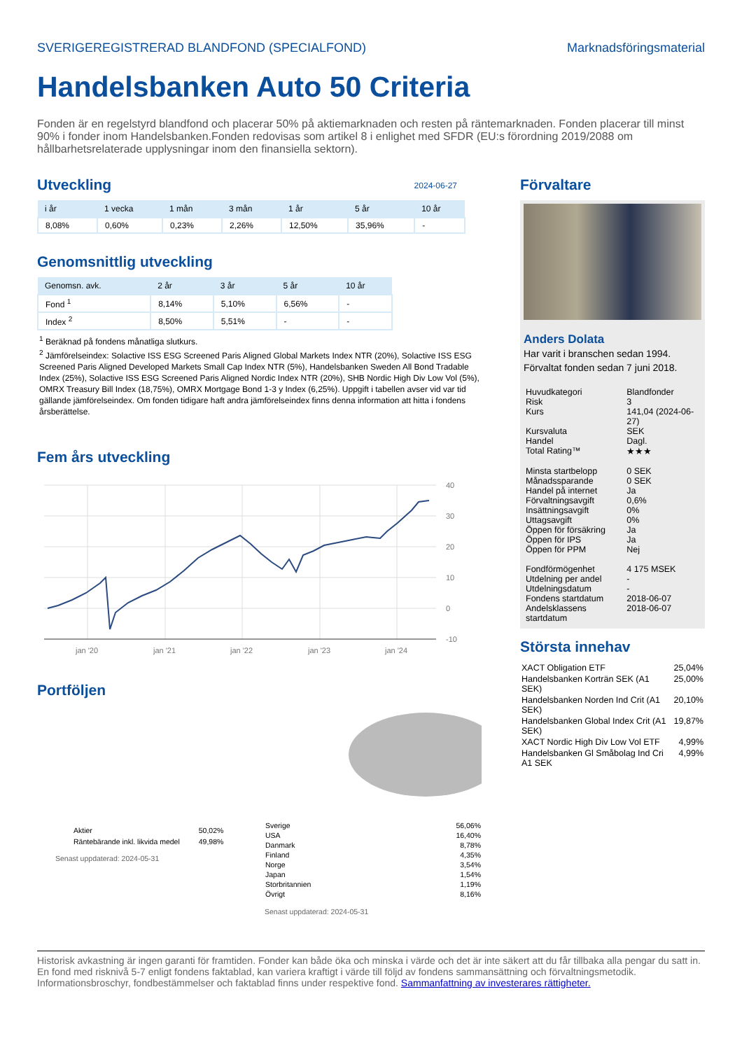SVERIGEREGISTRERAD BLANDFOND (SPECIALFOND) Marknadsföringsmaterial
Handelsbanken Auto 50 Criteria
Fonden är en regelstyrd blandfond och placerar 50% på aktiemarknaden och resten på räntemarknaden. Fonden placerar till minst 90% i fonder inom Handelsbanken.Fonden redovisas som artikel 8 i enlighet med SFDR (EU:s förordning 2019/2088 om hållbarhetsrelaterade upplysningar inom den finansiella sektorn).
Utveckling
2024-06-27
| i år | 1 vecka | 1 mån | 3 mån | 1 år | 5 år | 10 år |
| --- | --- | --- | --- | --- | --- | --- |
| 8,08% | 0,60% | 0,23% | 2,26% | 12,50% | 35,96% | - |
Genomsnittlig utveckling
| Genomsn. avk. | 2 år | 3 år | 5 år | 10 år |
| --- | --- | --- | --- | --- |
| Fond <sup>1</sup> | 8,14% | 5,10% | 6,56% | - |
| Index <sup>2</sup> | 8,50% | 5,51% | - | - |
<sup>1</sup> Beräknad på fondens månatliga slutkurs.
<sup>2</sup> Jämförelseindex: Solactive ISS ESG Screened Paris Aligned Global Markets Index NTR (20%), Solactive ISS ESG Screened Paris Aligned Developed Markets Small Cap Index NTR (5%), Handelsbanken Sweden All Bond Tradable Index (25%), Solactive ISS ESG Screened Paris Aligned Nordic Index NTR (20%), SHB Nordic High Div Low Vol (5%), OMRX Treasury Bill Index (18,75%), OMRX Mortgage Bond 1-3 y Index (6,25%). Uppgift i tabellen avser vid var tid gällande jämförelseindex. Om fonden tidigare haft andra jämförelseindex finns denna information att hitta i fondens årsberättelse.
Fem års utveckling
40
30
20
10
0
-10
jan '20
jan '21
jan '22
jan '23
jan '24
Portföljen
| Aktier | 50,02% |
| Räntebärande inkl. likvida medel | 49,98% |
Senast uppdaterad: 2024-05-31
| Sverige | 56,06% |
| USA | 16,40% |
| Danmark | 8,78% |
| Finland | 4,35% |
| Norge | 3,54% |
| Japan | 1,54% |
| Storbritannien | 1,19% |
| Övrigt | 8,16% |
Senast uppdaterad: 2024-05-31
Förvaltare
Anders Dolata
Har varit i branschen sedan 1994.
Förvaltat fonden sedan 7 juni 2018.
| Huvudkategori | Blandfonder |
| Risk | 3 |
| Kurs | 141,04 (2024-06-27) |
| Kursvaluta | SEK |
| Handel | Dagl. |
| Total Rating™ | ★★★ |
| Minsta startbelopp | 0 SEK |
| Månadssparande | 0 SEK |
| Handel på internet | Ja |
| Förvaltningsavgift | 0,6% |
| Insättningsavgift | 0% |
| Uttagsavgift | 0% |
| Öppen för försäkring | Ja |
| Öppen för IPS | Ja |
| Öppen för PPM | Nej |
| Fondförmögenhet | 4 175 MSEK |
| Utdelning per andel | - |
| Utdelningsdatum | - |
| Fondens startdatum | 2018-06-07 |
| Andelsklassens startdatum | 2018-06-07 |
Största innehav
| XACT Obligation ETF | 25,04% |
| Handelsbanken Korträn SEK (A1 SEK) | 25,00% |
| Handelsbanken Norden Ind Crit (A1 SEK) | 20,10% |
| Handelsbanken Global Index Crit (A1 SEK) | 19,87% |
| XACT Nordic High Div Low Vol ETF | 4,99% |
| Handelsbanken Gl Småbolag Ind Cri A1 SEK | 4,99% |
Historisk avkastning är ingen garanti för framtiden. Fonder kan både öka och minska i värde och det är inte säkert att du får tillbaka alla pengar du satt in. En fond med risknivå 5-7 enligt fondens faktablad, kan variera kraftigt i värde till följd av fondens sammansättning och förvaltningsmetodik. Informationsbroschyr, fondbestämmelser och faktablad finns under respektive fond. Sammanfattning av investerares rättigheter.